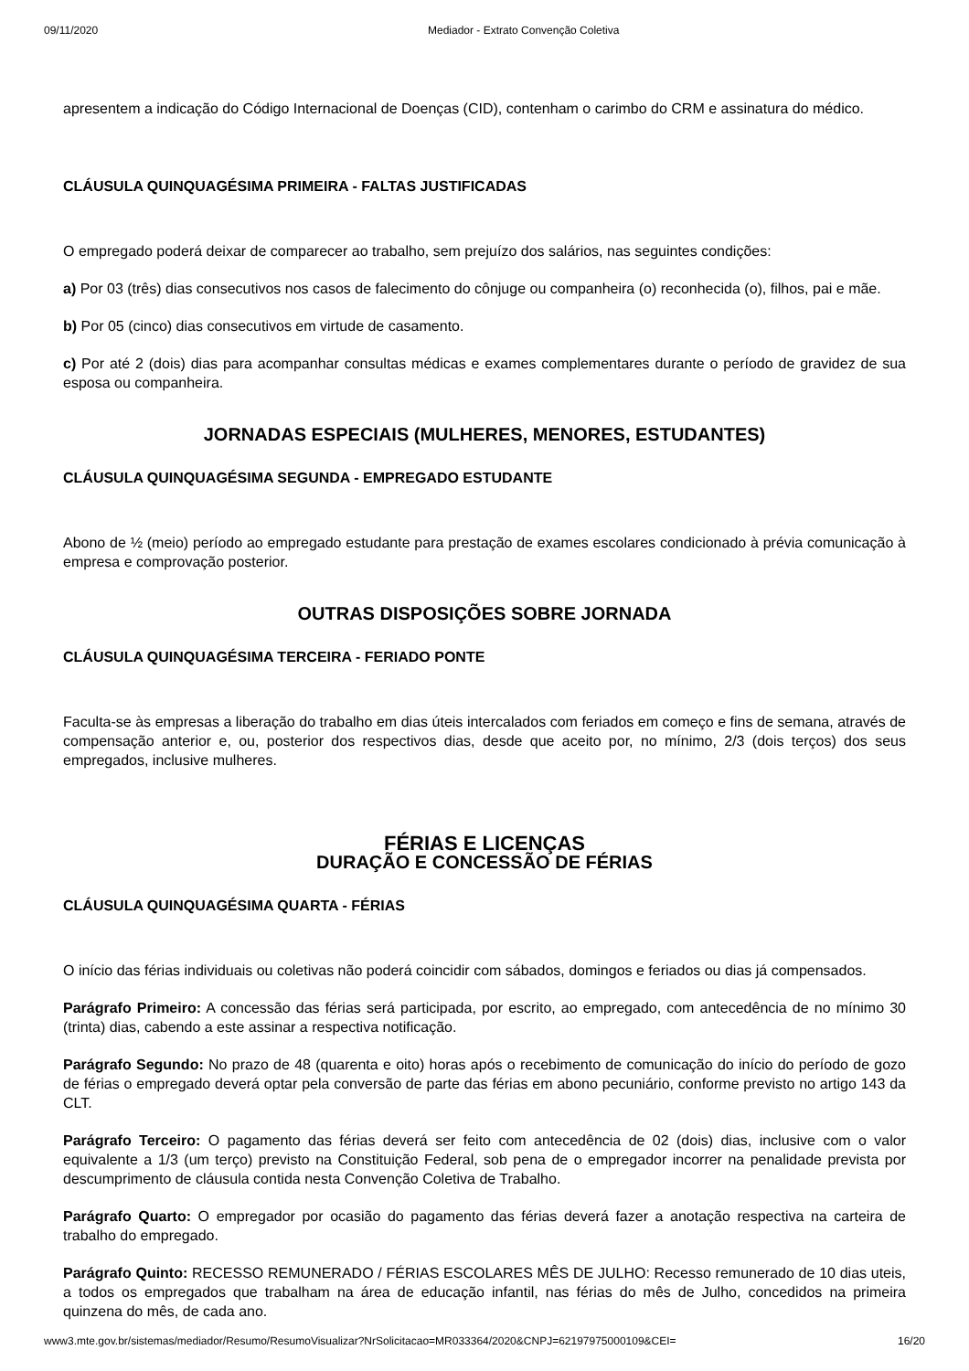09/11/2020 Mediador - Extrato Convenção Coletiva
apresentem a indicação do Código Internacional de Doenças (CID), contenham o carimbo do CRM e assinatura do médico.
CLÁUSULA QUINQUAGÉSIMA PRIMEIRA - FALTAS JUSTIFICADAS
O empregado poderá deixar de comparecer ao trabalho, sem prejuízo dos salários, nas seguintes condições:
a) Por 03 (três) dias consecutivos nos casos de falecimento do cônjuge ou companheira (o) reconhecida (o), filhos, pai e mãe.
b) Por 05 (cinco) dias consecutivos em virtude de casamento.
c) Por até 2 (dois) dias para acompanhar consultas médicas e exames complementares durante o período de gravidez de sua esposa ou companheira.
JORNADAS ESPECIAIS (MULHERES, MENORES, ESTUDANTES)
CLÁUSULA QUINQUAGÉSIMA SEGUNDA - EMPREGADO ESTUDANTE
Abono de ½ (meio) período ao empregado estudante para prestação de exames escolares condicionado à prévia comunicação à empresa e comprovação posterior.
OUTRAS DISPOSIÇÕES SOBRE JORNADA
CLÁUSULA QUINQUAGÉSIMA TERCEIRA - FERIADO PONTE
Faculta-se às empresas a liberação do trabalho em dias úteis intercalados com feriados em começo e fins de semana, através de compensação anterior e, ou, posterior dos respectivos dias, desde que aceito por, no mínimo, 2/3 (dois terços) dos seus empregados, inclusive mulheres.
FÉRIAS E LICENÇAS
DURAÇÃO E CONCESSÃO DE FÉRIAS
CLÁUSULA QUINQUAGÉSIMA QUARTA - FÉRIAS
O início das férias individuais ou coletivas não poderá coincidir com sábados, domingos e feriados ou dias já compensados.
Parágrafo Primeiro: A concessão das férias será participada, por escrito, ao empregado, com antecedência de no mínimo 30 (trinta) dias, cabendo a este assinar a respectiva notificação.
Parágrafo Segundo: No prazo de 48 (quarenta e oito) horas após o recebimento de comunicação do início do período de gozo de férias o empregado deverá optar pela conversão de parte das férias em abono pecuniário, conforme previsto no artigo 143 da CLT.
Parágrafo Terceiro: O pagamento das férias deverá ser feito com antecedência de 02 (dois) dias, inclusive com o valor equivalente a 1/3 (um terço) previsto na Constituição Federal, sob pena de o empregador incorrer na penalidade prevista por descumprimento de cláusula contida nesta Convenção Coletiva de Trabalho.
Parágrafo Quarto: O empregador por ocasião do pagamento das férias deverá fazer a anotação respectiva na carteira de trabalho do empregado.
Parágrafo Quinto: RECESSO REMUNERADO / FÉRIAS ESCOLARES MÊS DE JULHO: Recesso remunerado de 10 dias uteis, a todos os empregados que trabalham na área de educação infantil, nas férias do mês de Julho, concedidos na primeira quinzena do mês, de cada ano.
www3.mte.gov.br/sistemas/mediador/Resumo/ResumoVisualizar?NrSolicitacao=MR033364/2020&CNPJ=62197975000109&CEI= 16/20